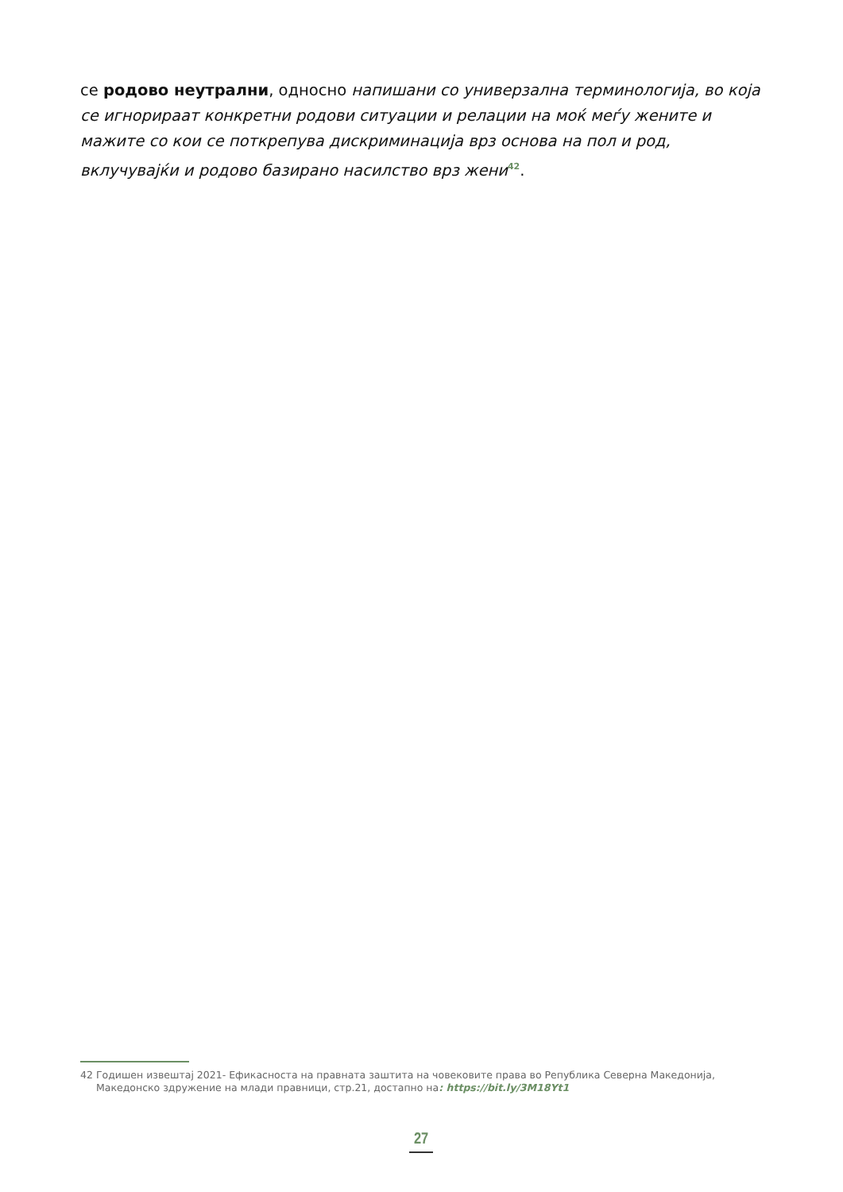се родово неутрални, односно напишани со универзална терминологија, во која се игнорираат конкретни родови ситуации и релации на моќ меѓу жените и мажите со кои се поткрепува дискриминација врз основа на пол и род, вклучувајќи и родово базирано насилство врз жени<sup>42</sup>.
42 Годишен извештај 2021- Ефикасноста на правната заштита на човековите права во Република Северна Македонија, Македонско здружение на млади правници, стр.21, достапно на: https://bit.ly/3M18Yt1
27